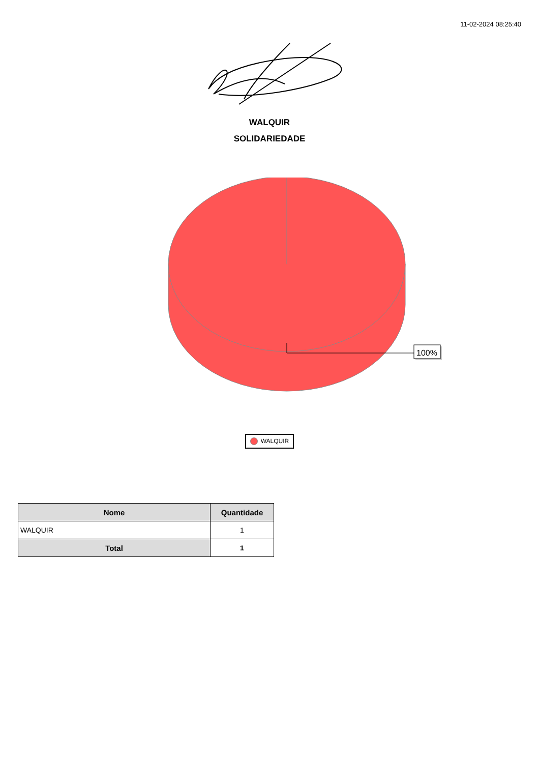11-02-2024 08:25:40
WALQUIR
SOLIDARIEDADE
100%
WALQUIR
| Nome | Quantidade |
| --- | --- |
| WALQUIR | 1 |
| Total | 1 |